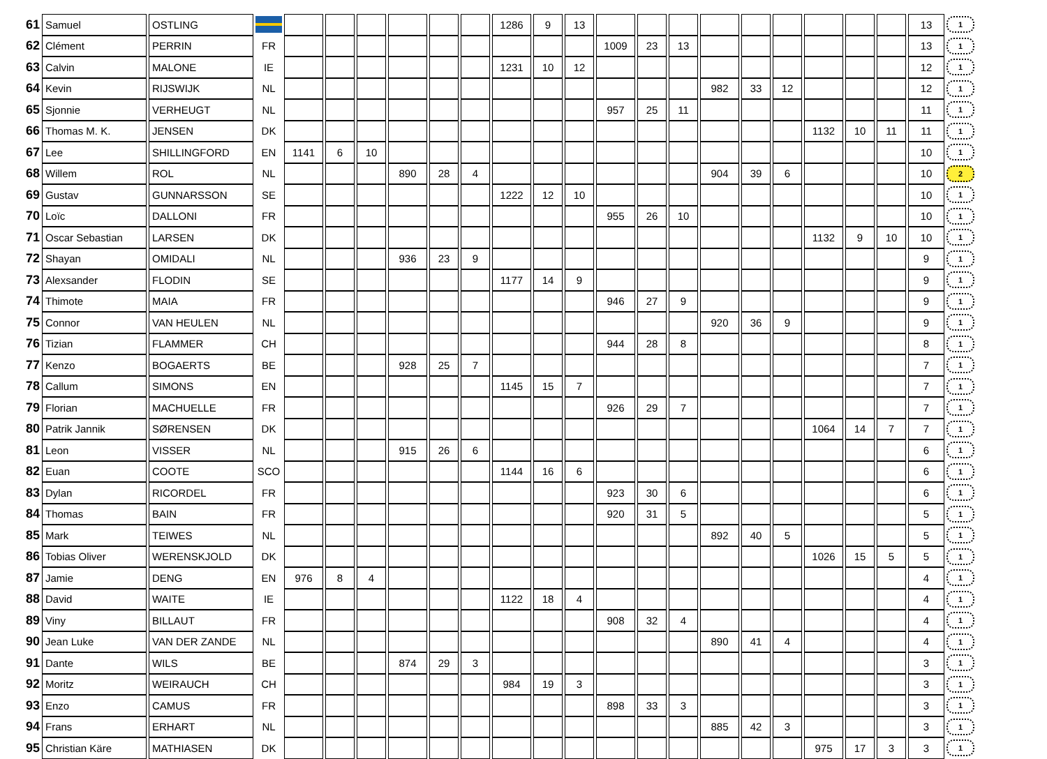| 61 | Samuel | OSTLING | | | | | | | | 1286 | 9 | 13 | | | | | | | | | | 13 | 1 |
| 62 | Clément | PERRIN | FR | | | | | | | | | | 1009 | 23 | 13 | | | | | | | 13 | 1 |
| 63 | Calvin | MALONE | IE | | | | | | | 1231 | 10 | 12 | | | | | | | | | | 12 | 1 |
| 64 | Kevin | RIJSWIJK | NL | | | | | | | | | | | | | 982 | 33 | 12 | | | | 12 | 1 |
| 65 | Sjonnie | VERHEUGT | NL | | | | | | | | | | 957 | 25 | 11 | | | | | | | 11 | 1 |
| 66 | Thomas M. K. | JENSEN | DK | | | | | | | | | | | | | | | | 1132 | 10 | 11 | 11 | 1 |
| 67 | Lee | SHILLINGFORD | EN | 1141 | 6 | 10 | | | | | | | | | | | | | | | | 10 | 1 |
| 68 | Willem | ROL | NL | | | | 890 | 28 | 4 | | | | | | | 904 | 39 | 6 | | | | 10 | 2 |
| 69 | Gustav | GUNNARSSON | SE | | | | | | | 1222 | 12 | 10 | | | | | | | | | | 10 | 1 |
| 70 | Loïc | DALLONI | FR | | | | | | | | | | 955 | 26 | 10 | | | | | | | 10 | 1 |
| 71 | Oscar Sebastian | LARSEN | DK | | | | | | | | | | | | | | | | 1132 | 9 | 10 | 10 | 1 |
| 72 | Shayan | OMIDALI | NL | | | | 936 | 23 | 9 | | | | | | | | | | | | | 9 | 1 |
| 73 | Alexsander | FLODIN | SE | | | | | | | 1177 | 14 | 9 | | | | | | | | | | 9 | 1 |
| 74 | Thimote | MAIA | FR | | | | | | | | | | 946 | 27 | 9 | | | | | | | 9 | 1 |
| 75 | Connor | VAN HEULEN | NL | | | | | | | | | | | | | 920 | 36 | 9 | | | | 9 | 1 |
| 76 | Tizian | FLAMMER | CH | | | | | | | | | | 944 | 28 | 8 | | | | | | | 8 | 1 |
| 77 | Kenzo | BOGAERTS | BE | | | | 928 | 25 | 7 | | | | | | | | | | | | | 7 | 1 |
| 78 | Callum | SIMONS | EN | | | | | | | 1145 | 15 | 7 | | | | | | | | | | 7 | 1 |
| 79 | Florian | MACHUELLE | FR | | | | | | | | | | 926 | 29 | 7 | | | | | | | 7 | 1 |
| 80 | Patrik Jannik | SØRENSEN | DK | | | | | | | | | | | | | | | | 1064 | 14 | 7 | 7 | 1 |
| 81 | Leon | VISSER | NL | | | | 915 | 26 | 6 | | | | | | | | | | | | | 6 | 1 |
| 82 | Euan | COOTE | SCO | | | | | | | 1144 | 16 | 6 | | | | | | | | | | 6 | 1 |
| 83 | Dylan | RICORDEL | FR | | | | | | | | | | 923 | 30 | 6 | | | | | | | 6 | 1 |
| 84 | Thomas | BAIN | FR | | | | | | | | | | 920 | 31 | 5 | | | | | | | 5 | 1 |
| 85 | Mark | TEIWES | NL | | | | | | | | | | | | | 892 | 40 | 5 | | | | 5 | 1 |
| 86 | Tobias Oliver | WERENSKJOLD | DK | | | | | | | | | | | | | | | | 1026 | 15 | 5 | 5 | 1 |
| 87 | Jamie | DENG | EN | 976 | 8 | 4 | | | | | | | | | | | | | | | | 4 | 1 |
| 88 | David | WAITE | IE | | | | | | | 1122 | 18 | 4 | | | | | | | | | | 4 | 1 |
| 89 | Viny | BILLAUT | FR | | | | | | | | | | 908 | 32 | 4 | | | | | | | 4 | 1 |
| 90 | Jean Luke | VAN DER ZANDE | NL | | | | | | | | | | | | | 890 | 41 | 4 | | | | 4 | 1 |
| 91 | Dante | WILS | BE | | | | 874 | 29 | 3 | | | | | | | | | | | | | 3 | 1 |
| 92 | Moritz | WEIRAUCH | CH | | | | | | | 984 | 19 | 3 | | | | | | | | | | 3 | 1 |
| 93 | Enzo | CAMUS | FR | | | | | | | | | | 898 | 33 | 3 | | | | | | | 3 | 1 |
| 94 | Frans | ERHART | NL | | | | | | | | | | | | | 885 | 42 | 3 | | | | 3 | 1 |
| 95 | Christian Käre | MATHIASEN | DK | | | | | | | | | | | | | | | | 975 | 17 | 3 | 3 | 1 |